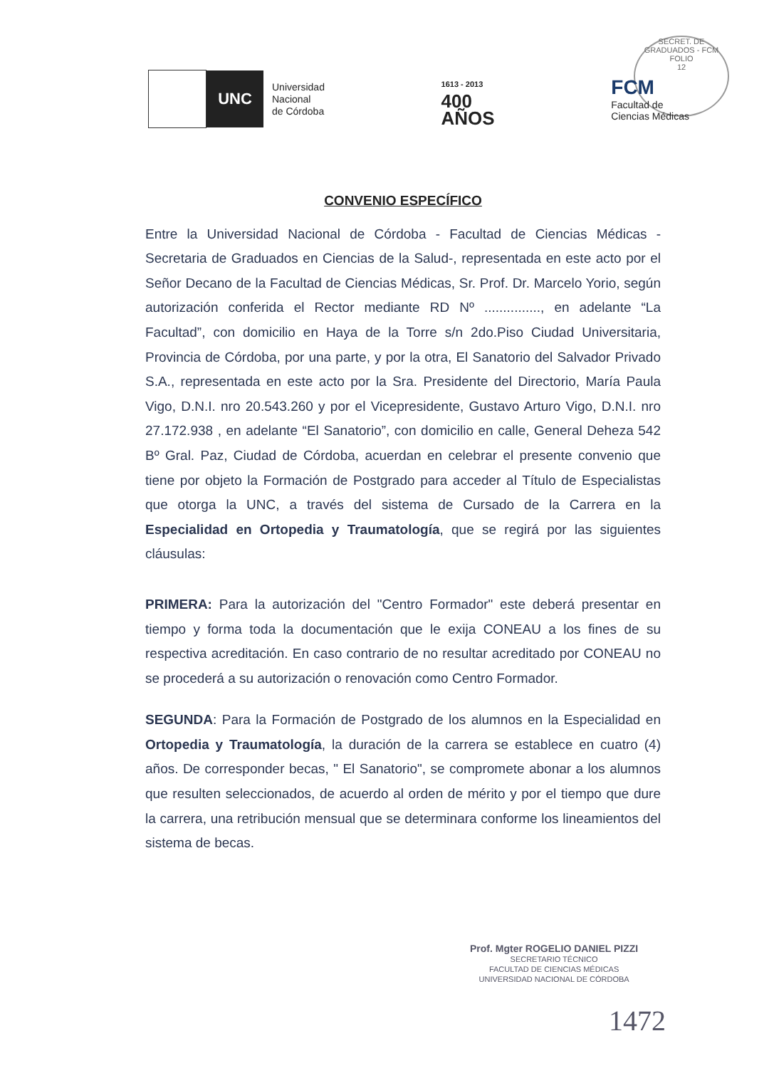SECRET. DE GRADUADOS - FCM
FOLIO
12
UNC
Universidad
Nacional
de Córdoba
1613 - 2013
400
AÑOS
FCM
Facultad de
Ciencias Médicas
CONVENIO ESPECÍFICO
Entre la Universidad Nacional de Córdoba - Facultad de Ciencias Médicas - Secretaria de Graduados en Ciencias de la Salud-, representada en este acto por el Señor Decano de la Facultad de Ciencias Médicas, Sr. Prof. Dr. Marcelo Yorio, según autorización conferida el Rector mediante RD Nº ..............., en adelante “La Facultad”, con domicilio en Haya de la Torre s/n 2do.Piso Ciudad Universitaria, Provincia de Córdoba, por una parte, y por la otra, El Sanatorio del Salvador Privado S.A., representada en este acto por la Sra. Presidente del Directorio, María Paula Vigo, D.N.I. nro 20.543.260 y por el Vicepresidente, Gustavo Arturo Vigo, D.N.I. nro 27.172.938 , en adelante “El Sanatorio”, con domicilio en calle, General Deheza 542 Bº Gral. Paz, Ciudad de Córdoba, acuerdan en celebrar el presente convenio que tiene por objeto la Formación de Postgrado para acceder al Título de Especialistas que otorga la UNC, a través del sistema de Cursado de la Carrera en la Especialidad en Ortopedia y Traumatología, que se regirá por las siguientes cláusulas:
PRIMERA: Para la autorización del "Centro Formador" este deberá presentar en tiempo y forma toda la documentación que le exija CONEAU a los fines de su respectiva acreditación. En caso contrario de no resultar acreditado por CONEAU no se procederá a su autorización o renovación como Centro Formador.
SEGUNDA: Para la Formación de Postgrado de los alumnos en la Especialidad en Ortopedia y Traumatología, la duración de la carrera se establece en cuatro (4) años. De corresponder becas, " El Sanatorio", se compromete abonar a los alumnos que resulten seleccionados, de acuerdo al orden de mérito y por el tiempo que dure la carrera, una retribución mensual que se determinara conforme los lineamientos del sistema de becas.
Prof. Mgter ROGELIO DANIEL PIZZI
SECRETARIO TÉCNICO
FACULTAD DE CIENCIAS MÉDICAS
UNIVERSIDAD NACIONAL DE CÓRDOBA
1472